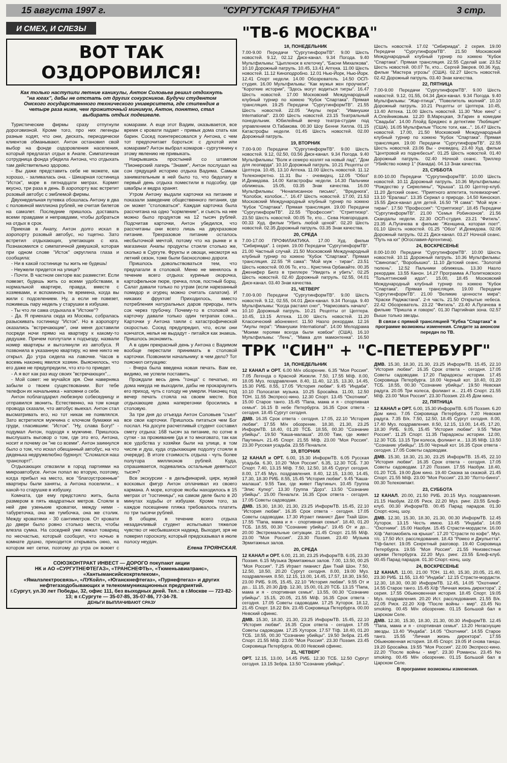15 августа 1997 г. "СУРГУТСКАЯ ТРИБУНА" 3 стр.
И СМЕХ, И СЛЕЗЫ
ВОТ ТАК ОЗДОРОВИЛСЯ!
Как только наступили летние каникулы, Антон Соловьев решил отдохнуть "на югах", дабы не отстать от других сокурсников. Будучи студентом Омского государственного технического университета, где стипендия в четыре раза ниже, чем прожиточный минимум, Антон, понятно, стал выбирать отдых подешевле.
Туристические фирмы сразу отпугнули дороговизной. Кроме того, про них легенды разные ходят, что они, дескать, периодически клиентов обманывают. Антон остановил свой выбор на фонде оздоровления населения, который предлагал отдых в Анапе. Симпатичная сотрудница фонда убедила Антона, что отдыхать там действительно здорово.
- Вы даже представить себе не можете, как хорошо, - заливалась она. - Шикарная гостиница "Исток", море в пятнадцати метрах. Кормят вкусно, три раза в день. В аэропорту вас встретит розовый автобус с эмблемой фирмы.
Двухнедельная путевка обошлась Антону в два с половиной миллиона рублей, не считая билетов на самолет. Последние пришлось доставать всеми правдами и неправдами, чтобы добраться на отдых в срок.
Приехав в Анапу, Антон долго искал в аэропорту розовый автобус, но тщетно. Зато встретил отдыхающих, улетающих с юга. Познакомился с симпатичной девушкой, которая при одном слове "Исток" округлила глаза и сообщила:
- Ни в какой гостинице ты жить не будешь!
- Неужели придется на улице?
- Почти. В частном секторе вас разместят. Если повезет, будешь жить со всеми удобствами, в нормальной квартире, правда, вместе с хозяевами, и вспоминать те времена, когда вы жили с подселением. Ну, а если не повезет, поживешь пару недель у старушки в избушке.
- Ты что ли сама отдыхала в "Истоке"?
- Да. Я приехала сюда из Москвы, собралась разыскивать гостиницу "Исток". Но в аэропорту оказались "встречающие", они меня доставили посреди ночи прямо на квартиру к какому-то дедушке. Причем поплутали к подъезду, назвали номер квартиры и вытолкнули из автобуса. Я позвонила в указанную квартиру, но мне никто не открыл. До утра сидела на лавочке. Часов в восемь наконец явился хозяин. Выяснилось, что его даже не предупредили, что кто-то приедет.
- А я вот как раз ищу своих "встречающих"...
- Мой совет: не мучайся зря. Они наверняка забыли о твоем существовании. Вот тебе телефон их начальника - напомни о себе.
Антон поблагодарил любезную собеседницу и отправился звонить. Естественно, на том конце провода сказали, что автобус выехал. Антон стал высматривать его, но тот никак не появлялся. Зато встретился мужчина с клочком бумажки на груди, гласившим: "Исток". "Ну, слава Богу!" - подумал Антон, подходя к мужчине. Пришлось выслушать выговор о том, где это его, Антона, носит и почему он "не со всеми". Антон заикнулся было о том, что искал обещанный автобус, на что дяденька недружелюбно буркнул: "Сломался наш транспорт!".
Отдыхающих отвозили в город партиями на микроавтобусе. Антон попал во вторую, поэтому, когда прибыл на место, все "благоустроенные" квартиры были заняты, а Антона поселили... к какой-то старушке в избушку.
Комната, где ему предстояло жить, была размером в пять квадратных метров. Стояли в ней две узенькие кроватки, между ними - табуреточка, она же тумбочка, она же столик. Между кроватями - 30 сантиметров. От кровати до двери было ровно столько места, чтобы влезла сумка. На соседней уже лежал товарищ по несчастью, который сообщил, что ночью в комнате душно, приходится открывать окно, на котором нет сетки, поэтому до утра он воюет с комарами. А еще этот Вадим, оказывается, все время с кровати падает - привык дома спать как барин. Сосед поинтересовался у Антона, с чем тот предпочитает бороться: с духотой или комарами? Антон выбрал комаров - сургутянину к этому явлению не привыкать.
Накрывшись простыней со штампом "Пионерский лагерь "Знамя", Антон послушал на сон грядущий историю отдыха Вадима. Самым занимательным в ней было то, что бедолагу в первый день отдыха поместили в подсобку, где швабры и ведра хранят.
Утром Антону выдали карточки на питание и показали заведение общественного питания, где он может "столоваться". Каждая карточка была рассчитана на одно "кормление", и съесть на нее можно было продуктов на 12 тысяч рублей. Подсчитав карточки, Антон убедился, что рассчитаны они всего лишь на двухразовое питание. Трехразовое питание осталось несбыточной мечтой, потому что на рынке и в магазинах Анапы продукты стоили столько же, сколько в Сургуте. Фрукты и овощи, несмотря на летний сезон, тоже были баснословно дороги.
Пришлось довольствоваться тем, что предлагали в столовой. Меню не менялось в течение всего отдыха: куриные окорочка, картофельное пюре, гречка, плов, постный борщ. Салат давали только по утрам (если нарезанный помидор и огурец можно считать салатом). И никаких фруктов! Приходилось, вместо потребления натуральных даров природы, пить сок через трубочку. Почему-то в столовой на карточку давали только один тетрапак сока... Карточки у Антона таяли с катастрофической скоростью. Сосед предупредил, что, если они кончатся, нелья не выдадут - питайся как знаешь. Пришлось экономить.
А в один прекрасный день у Антона с Вадимом вообще перестали принимать в столовой карточки. Позвонили начальнику: в чем дело? Тот пояснил ситуацию:
- Вчера была введена новая печать. Вам ее, видимо, не успели поставить.
Прождали весь день "гонца" с печатью, из дома никуда не выходили, дабы не прокараулить его приход, чуть с голоду не умерли. Наконец под вечер печать стояла на своем месте. Все отдыхающие дома наперегонки бросились в столовую.
За три дня до отъезда Антон Соловьев "съел" все свои карточки. Пришлось питаться чем Бог послал. На досуге расчетливый студент составил смету отдыха: 168 тысяч за питание, по сотне в сутки - за проживание (да и то многовато, так как все удобства у хозяйки были на улице, в том числе и душ, куда отдыхающие подолгу стояли в очереди). В итоге стоимость отдыха - чуть более полутора миллионов рублей. Куда, спрашивается, подевались остальные девятьсот тысяч?
Все экскурсии - в дельфинарий, цирк, музей восковых фигур Антон оплачивал из своего кармана. А море, которое якобы находилось в 15 метрах от "гостиницы", на самом деле было в 20 минутах ходьбы от избушки. Кроме того, за каждое посещение пляжа требовалось платить по три тысячи рублей.
В общем, в течение всего отдыха незадачливый студент испытывал тяжелое чувство от несбывшихся надежд. Выходит, зря не поверил гороскопу, который предсказывал в июле полосу неудач.
Елена ТРОЯНСКАЯ.
СОЮЗКОНТРАКТ ИНВЕСТ — ДОРОГО покупают акции
НК и АО «СУРГУТНЕФТЕГАЗ», «ТРАНСНЕФТЬ», «Тюменьавиатранс», «Хантымансийскокртелеком»,
«Ямалэлектросвязь», «ЛУКойл», «Юганскнефтегаз», «Пурнефтегаз» и других нефтегазодобывающих и телекоммуникационных предприятий.
г.Сургут, ул.30 лет Победы, 32, офис 111, без выходных дней. Тел.: в г.Москве — 723-82-13; в г.Сургуте — 35-07-85, 35-07-86, 77-34-78.
ДЕНЬГИ ВЫПЛАЧИВАЮТ СРАЗУ
"ТВ-6 МОСКВА"
18, ПОНЕДЕЛЬНИК
7.00-9.00 Передачи "СургутинформТВ". 9.00 Шесть новостей. 9.12, 02.12 Диск-канал. 9.34 Погода. 9.40 Мультфильмы: "Цыпленок в клеточку", "Басни Михалкова". 10.10 Дорожный патруль. 10.45, 13.41 Аптека. 11.00 Шесть новостей. 11.12 Киноподробно. 12.01 Нью-Йорк, Нью-Йорк. 12.41 Спорт недели. 14.00 Обозреватель. 14.50 ОСП-студия. 16.00 Мультфильмы: "Как мужья жен проучили", "Короткие истории", "Здесь могут водиться тигры". 16.47 Шесть новостей. 17.00 Московский Международный клубный турнир по хоккею "Кубок "Спартака". Прямая трансляция. 19.25 Передачи "СургутинформТВ". 21.55 Шесть новостей. 22.05 "Акулы пера": "Иванушки International". 23.00 Шесть новостей. 23.15 Театральный понедельник. Юбилейный вечер театра-студии под управлением О.Табакова. 00.30 Шоу Бенни Хилла. 01.15 Катастрофы недели. 01.45 Шесть новостей. 02.00 Дорожный патруль.
19, ВТОРНИК
7.00-9.00 Передачи "СургутинформТВ". 9.00 Шесть новостей. 9.12, 02.50, 03.56 Диск-канал. 9.34 Погода. 9.40 Мультфильмы: "Волк и семеро козлят на новый лад", "Дом для леопарда". 10.10 Дорожный патруль. 10.21 Рецепты от Цептера. 10.45, 13.10 Аптека. 11.00 Шесть новостей. 11.12 Телеконкретно. 11.31 Вы - очевидец. 12.05 "Обоз" И.Демидова. 14.00 Катастрофы недели. 14.30 Пальчики оближешь. 15.05, 03.35 Знак качества. 16.00 Мультфильмы: "Ненаписанное письмо", "Вреднюга", "Колобок, колобок...". 16.47 Шесть новостей. 17.00, 21.53 Московский Международный клубный турнир по хоккею "Кубок "Спартака". Прямая трансляция. 19.00 Передачи "СургутинформТВ". 22.55 "Профессия": "Стриптизер". 23.50 Шесть новостей. 00.05 Те, кто... Сева Новгородцев. 00.33 Худ. фильм "Убить любой ценой". 02.20 Шесть новостей. 02.35 Дорожный патруль. 03.35 Знак качества.
20, СРЕДА
7.00-17.00 ПРОФИЛАКТИКА. 17.00 Худ. фильм "Сибириада". 1 серия. 19.00 Передачи "СургутинформТВ". 21.00 Частный случай. 21.50 Московский Международный клубный турнир по хоккею "Кубок "Спартака". Прямая трансляция. 22.55 "Я сама": "Мой муж - тиран". 23.51 Шесть новостей. 00.06 Те, кто... Кристина Орбакайте. 00.35 Дженифер Билз в триллере "Увидеть и убить". 02.25 Шесть новостей. 02.40 Дорожный патруль. 02.55, 04.01 Диск-канал. 03.40 Знак качества.
21, ЧЕТВЕРГ
7.00-9.00 Передачи "СургутинформТВ". 9.00 Шесть новостей. 9.12, 02.55, 04.01 Диск-канал. 9.34 Погода. 9.40 Мультфильмы: "Когда растаял снег", "Нарисовать начало". 10.10 Дорожный патруль. 10.21 Рецепты от Цептера. 10.45, 13.15 Аптека. 11.00 Шесть новостей. 11.20 Классический абонемент. 11.50 Назло рекордам. 12.16 "Акулы пера": "Иванушки International". 14.00 Мелодрама "Моими героями всегда были ковбои" (США). 16.10 Мультфильмы: "Лень", "Мама для мамонтенка". 16.50 Шесть новостей. 17.02 "Сибириада". 2 серия. 19.00 Передачи "СургутинформТВ". 21.50 Московский Международный клубный турнир по хоккею "Кубок "Спартака". Прямая трансляция. 22.55 Сделай шаг. 23.52 Шесть новостей. 00.07 Те, кто... Сергей Зверев. 00.36 Худ. фильм "Мастера угрозы" (США). 02.27 Шесть новостей. 02.42 Дорожный патруль. 03.40 Знак качества.
22, ПЯТНИЦА
7.00-9.00 Передачи "СургутинформТВ". 9.00 Шесть новостей. 9.12, 01.55, 04.34 Диск-канал. 9.34 Погода. 9.40 Мультфильмы: "Жар-птица", "Повелитель молний". 10.10 Дорожный патруль. 10.21 Рецепты от Цептера. 10.45, 13.40 Аптека. 11.00 Шесть новостей. 11.30 "Мое кино" с А.Олейниковым. 12.20 В.Марецкая, Э.Гарин в комедии "Свадьба". 14.00 Ллойд Бриджес в детективе "Любящие" (США). 16.05 Мультфильм "После тоги, как...". 16.47 Шесть новостей. 17.00, 21.50 Московский Международный клубный турнир по хоккею "Кубок "Спартака". Прямая трансляция. 19.00 Передачи "СургутинформТВ". 22.55 Шесть новостей. 23.06 Вы - очевидец. 23.40 Худ. фильм "Центровой из поднебесья". 01.25 Шесть новостей. 01.40 Дорожный патруль. 02.40 Ночной сеанс. Триллер "Убийство номер 1" (Канада). 04.13 Знак качества.
23, СУББОТА
8.00-10.00 Передачи "СургутинформТВ". 10.00 Шесть новостей. 10.11 Дорожный патруль. 10.36 Мультфильмы: "Рождество у Сиркелины", "Крыша". 11.00 Цептер-клуб. 11.20 Детский сеанс. "Приятного аппетита, телевизорчик". 13.10 "Ералаш". 13.35 Сериал о природе. 14.50 Киноскоп. 15.55 Диск-канал для детей. 16.50 "Я сама": "Мой муж - тиран". 17.50 "Профессия": "Стриптизер". 18.45 Передачи "СургутинформТВ". 21.00 "Семья Робинзонов". 21.56 Скандалы недели. 22.30 ОСП-студия. 23.21 "Фитиль". 23.35 А.Пугачева в фильме "Женщина, которая поет". 01.10 Шесть новостей. 01.25 "Обоз" И.Демидова. 02.06 Дорожный патруль. 02.21 Диск-канал. 03.27 Ночной сеанс. "Путь на юг" (Югославия-Аргентина).
24, ВОСКРЕСЕНЬЕ
8.00-10.00 Передачи "СургутинформТВ". 10.00 Шесть новостей. 10.11 Дорожный патруль. 10.36 Мультфильмы: "Свинопас", "Воробышко". 11.10 Детский сеанс. "Золотой тюлень". 12.52 Пальчики оближешь. 13.30 Назло рекордам. 13.55 Канон. 14.27 Программа А.Политковского "Тольяттинский идол". 15.00, 18.45 Московский Международный клубный турнир по хоккею "Кубок "Спартака". Прямая трансляция. 19.00 Передачи "СургутинформТВ". 21.00 "Великие ценности мира": "Краски Раджастана". 2-я часть. 21.50 Открытые небеса. 22.42 Обозреватель. 23.22 "Фитиль". 23.40 А.Пугачева в фильме "Пришла и говорю". 01.30 Партийная зона. 02.57 Выше только звезды.
В связи с прямой трансляцией "Кубка "Спартака" в программе возможны изменения. Следите за анонсом передач по ТВ.
ТРК "СИН" + "С-ПЕТЕРБУРГ"
18, ПОНЕДЕЛЬНИК
12 КАНАЛ и ОРТ. 6.00 М/н обозрение. 6.35 "Моя Россия". 7.05 Легенда о Красной Жизели. 7.50, 17.55 М/ф. 8.00, 18.05 Муз. поздравления. 8.40, 11.40, 12.15, 13.30, 14.45, 15.30 РИБ. 8.55, 17.05 "История любви". 9.45 "Индаба". 10.10 Полосатая музыка. 10.25 Бросайка. 11.00, 12.50 ТОН. 11.55 Экспресс-кино. 12.30 Спорт. 13.45 "Охотники". 15.00 Старое танго. 15.45 "Папа, мама и я - спортивная семья". 16.15 В небе Петербурга. 16.35 Срок ответа - сегодня. 18.45 Сургут сегодня.
ДМВ. 16.35 Срок ответа - сегодня. 17.05, 22.10 "История любви". 17.55 М/н обозрение. 18.30, 21.30, 23.25 ИнформТВ. 18.40, 01.20 ТСБ. 18.55, 00.30 "Сознание убийцы". 19.50 "Каша-малаша". 20.00 Там, где живет Паутиныч. 21.45 Спорт. 21.55 М/ф. 23.00 "Моя Россия". 23.30 Русская усадьба. 23.55 Пенальти.
19, ВТОРНИК
12 КАНАЛ и ОРТ. 6.00, 15.30 ИнформТВ. 6.05 Русская усадьба. 6.30, 10.20 "Моя Россия". 6.35, 12.30 ТСБ. 7.30 Спорт. 7.40, 13.15 М/ф. 7.50, 12.50, 18.45 Сургут сегодня. 8.00, 17.45 Муз. поздравления. 8.40, 12.15, 13.00, 14.45, 17.30, 18.30 РИБ. 8.55, 15.45 "История любви". 9.45 "Каша-малаша". 9.55 Там, где живет Паутиныч. 10.45 Группа "Элис Купер". 13.30 Группа "Дорз". 13.50 "Сознание убийцы". 15.00 Пенальти. 16.35 Срок ответа - сегодня. 17.05 Советы садоводам.
ДМВ. 15.30, 18.30, 21.30, 23.25 ИнформТВ. 15.45, 22.10 "История любви". 16.35 Срок ответа - сегодня. 17.05 Советы садоводам. 17.30 Играет пианист Данг Тхай Шон. 17.55 "Папа, мама и я - спортивная семья". 18.40, 01.20 ТСБ. 18.55, 00.30 "Сознание убийцы". 19.45 От и до... 20.00 Экстремальные ситуации. 21.45 Спорт. 21.55 М/ф. 23.00 "Моя Россия". 23.30 Поэзия. 23.40 Музыка Эрмитажных залов.
20, СРЕДА
12 КАНАЛ и ОРТ. 6.00, 21.30, 23.25 ИнформТВ. 6.05, 23.30 Поэзия. 6.15 Музыка Эрмитажных залов. 7.00, 13.50, 00.25 "Моя Россия". 7.25 Играет пианист Дан Тхай Шон. 7.50, 12.50, 18.50, 20.20 Сургут сегодня. 8.00, 19.00 Муз. поздравления. 8.50, 12.15, 13.00, 14.45, 17.57, 18.30, 19.50, 23.00 РИБ. 9.05, 15.45, 22.10 "История любви". 9.55 От и до... 11.15, 20.30 Д/ф. 12.30, 15.00, 01.20 ТСБ. 13.15 "Папа, мама и я - спортивная семья". 13.55, 00.30 "Сознание убийцы". 15.15, 20.05, 21.55 М/ф. 16.35 Срок ответа - сегодня. 17.05 Советы садоводам. 17.25 Хуторок. 18.12, 21.45 Спорт. 18.22 В/к. 23.45 Сокровища Петербурга. 00.00 Невский сфинкс.
ДМВ. 15.30, 18.30, 21.30, 23.25 ИнформТВ. 15.45, 22.10 "История любви". 16.35 Срок ответа - сегодня. 17.05 Советы садоводам. 17.25 Хуторок. 17.57 Т/ф. 18.40, 01.20 ТСБ. 18.55, 00.30 "Сознание убийцы". 19.50 Зебра. 21.45 Спорт. 21.55 М/ф. 23.00 "Моя Россия". 23.30 Поэзия. 23.45 Сокровища Петербурга. 00.00 Невский сфинкс.
21, ЧЕТВЕРГ
ОРТ. 12.15, 13.00, 14.45 РИБ. 12.30 ТСБ. 12.50 Сургут сегодня. 13.15 Зебра. 13.50 "Сознание убийцы".
ДМВ. 15.30, 18.30, 21.30, 23.25 ИнформТВ. 15.45, 22.10 "История любви". 16.35 Срок ответа - сегодня. 17.05 Советы садоводам. 17.20 Парадоксы истории. 17.45 Сокровища Петербурга. 18.00 Черный кот. 18.40, 01.20 ТСБ. 18.55, 00.30 "Сознание убийцы". 19.50 Невская радуга. 20.05 Три колеса, фолиант и... 21.45 Спорт. 21.55 М/ф. 23.00 "Моя Россия". 23.30 Поэзия. 23.45 Дом кино.
22, ПЯТНИЦА
12 КАНАЛ и ОРТ. 6.00, 15.30 ИнформТВ. 6.05 Поэзия. 6.20 Дом кино. 7.05 Сокровища Петербурга. 7.20 Невская радуга. 7.35 В/к. 7.50, 12.50, 18.45 Сургут сегодня. 8.00, 17.40 Муз. поздравления. 8.50, 12.15, 13.00, 14.45, 17.20, 18.30 РИБ. 9.05, 15.45 "История любви". 9.55 "Моя Россия". 11.25 Спорт. 11.35 Парадоксы истории. 12.00, 12.30 ТСБ. 13.15 Три колеса, фолиант и... 13.35 М/ф. 13.50 "Сознание убийцы". 15.00 Черный кот. 16.35 Срок ответа - сегодня. 17.05 Советы садоводам.
ДМВ. 15.30, 18.30, 21.30, 23.25 ИнформТВ. 15.45, 22.10 "История любви". 16.35 Срок ответа - сегодня. 17.05 Советы садоводам. 17.20 Поэзия. 17.55 Наобум. 18.40, 01.20 ТСБ. 19.00 Дом кино. 19.40 Сказка за сказкой. 21.45 Спорт. 21.55 М/ф. 23.00 "Моя Россия". 23.30 "Лотто-бинго". 00.30 Телекомпакт.
23, СУББОТА
12 КАНАЛ. 20.00, 21.50 РИБ. 20.15 Муз. поздравления. 21.15 Наобум. 22.05 Риск. 22.20 Муз. ринг. 23.55 Блеф-клуб. 00.30 ИнформТВ. 00.45 Парад парадов. 01.30 Спорт.-конц. шоу.
ДМВ. 12.30, 15.30, 18.30, 21.30, 00.30 ИнформТВ. 12.45 Хуторок. 13.15 Честь имею. 13.45 "Индаба". 14.05 "Охотники". 15.00 Наобум. 15.45 Страсти-мордасти. 16.00 Х/ф "Автомобиль на крыше". 17.20 "Страсти по кофе". Муз. т/с. 17.50 Ист. расследования. 18.43 "Ромео и Джульетта". Т/ф-балет. 19.05 Секретный разговор. 19.40 Сокровища Петербурга. 19.55 "Моя Россия". 21.55 Неизвестные церкви Петербурга. 22.20 Муз. ринг. 23.55 Блеф-клуб. 00.45 Парад парадов. 01.30 Спорт.-конц. шоу.
24, ВОСКРЕСЕНЬЕ
12 КАНАЛ. 11.00, 21.00 ТОН. 11.40, 15.30, 20.05, 21.40, 23.30 РИБ. 11.55, 13.40 "Индаба". 12.15 Страсти-мордасти. 12.30, 18.30, 00.30 ИнформТВ. 12.45, 14.05 "Охотники". 14.55 Старое танго. 15.45 Х/ф "Личная жизнь директора". 2 серия. 17.55 Обыкновенная история. 18.45 Спорт. 19.05 Муз. поздравления. 20.20 Ист. расследования. 21.55 В/к. 22.05 Риск. 22.20 Х/ф "После войны - мир". 23.45 No smoking. 00.45 М/н обозрение. 01.15 Большой бал в Царском Селе.
ДМВ. 12.30, 15.30, 18.30, 21.30, 00.30 ИнформТВ. 12.45 "Папа, мама и я - спортивная семья". 13.20 Негаснущие звезды. 13.40 "Индаба". 14.05 "Охотники". 14.55 Старое танго. 15.55 "Личная жизнь директора". 17.55 Обыкновенная история. 18.45 Спорт. 19.05 И снова танцы. 19.20 Бросайка. 19.55 "Моя Россия". 22.00 Экспресс-кино. 22.20 "После войны - мир". 23.30 Романсы. 23.45 No smoking. 00.45 М/н обозрение. 01.15 Большой бал в Царском Селе.
В программе возможны изменения.